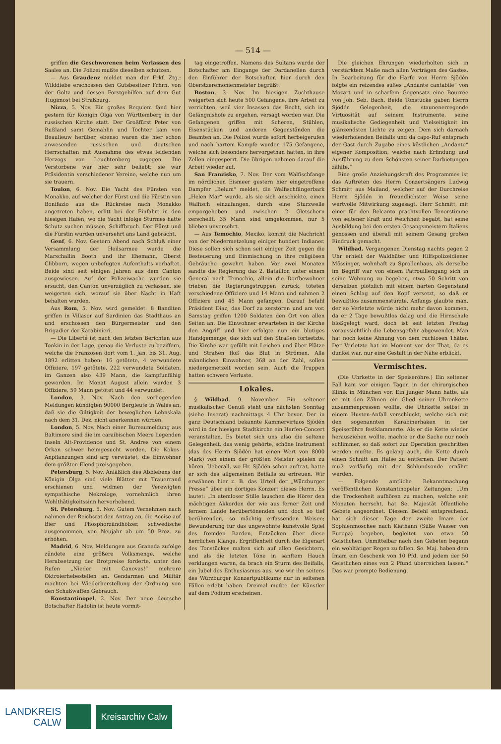— 514 —
griffen die Geschworenen beim Verlassen des Saales an. Die Polizei mußte dieselben schützen.
— Aus Graudenz meldet man der Frkf. Ztg.: Wilddiebe erschossen den Gutsbesitzer Frhrn. von der Goltz und dessen Forstgehilfen auf dem Gut Tlugimost bei Straßburg.
Nizza, 5. Nov. Ein großes Requiem fand hier gestern für Königin Olga von Württemberg in der russischen Kirche statt. Der Großfürst Peter von Rußland samt Gemahlin und Tochter kam von Beaulieuw herüber, ebenso waren die hier schon anwesenden russischen und deutschen Herrschaften mit Ausnahme des etwas leidenden Herzogs von Leuchtenberg zugegen. Die Verstorbene war hier sehr beliebt; sie war Präsidentin verschiedener Vereine, welche nun um sie trauern.
Toulon, 6. Nov. Die Yacht des Fürsten von Monakko, auf welcher der Fürst und die Fürstin von Bonifazio aus die Rückreise nach Monakko angetreten haben, erlitt bei der Einfahrt in den hiesigen Hafen, wo die Yacht infolge Sturmes hatte Schutz suchen müssen, Schiffbruch. Der Fürst und die Fürstin wurden unversehrt ans Land gebracht.
Genf, 6. Nov. Gestern Abend nach Schluß einer Versammlung der Heilsarmee wurde die Marschallin Booth und ihr Ehemann, Oberst Clibborn, wegen unbefugten Aufenthalts verhaftet. Beide sind seit einigen Jahren aus dem Canton ausgewiesen. Auf der Polizeiwache wurden sie ersucht, den Canton unverzüglich zu verlassen, sie weigerten sich, worauf sie über Nacht in Haft behalten wurden.
Aus Rom, 5. Nov. wird gemeldet: 8 Banditen griffen in Villasor auf Sardinien das Stadthaus an und erschossen den Bürgermeister und den Brigadier der Karabinieri.
— Die Liberté ist nach den letzten Berichten aus Tonkin in der Lage, genau die Verluste zu beziffern, welche die Franzosen dort vom 1. Jan. bis 31. Aug. 1892 erlitten haben: 16 getötete, 4 verwundete Offiziere, 197 getötete, 222 verwundete Soldaten, im Ganzen also 439 Mann, die kampfunfähig geworden. Im Monat August allein wurden 3 Offiziere, 59 Mann getötet und 44 verwundet.
London, 3. Nov. Nach den vorliegenden Meldungen kündigten 90000 Bergleute in Wales an, daß sie die Giltigkeit der beweglichen Lohnskala nach dem 31. Dez. nicht anerkennen würden.
London, 5. Nov. Nach einer Bureaumeldung aus Baltimore sind die im caraibischen Meere liegenden Inseln Alt-Providence und St. Andres von einem Orkan schwer heimgesucht worden. Die Kokos-Anpflanzungen sind arg verwüstet, die Einwohner dem größten Elend preisgegeben.
Petersburg, 5. Nov. Anläßlich des Abblebens der Königin Olga sind viele Blätter mit Trauerrand erschienen und widmen der Verewigten sympathische Nekrologe, vornehmlich ihren Wohlthätigkeitssinn hervorhebend.
St. Petersburg, 5. Nov. Gutem Vernehmen nach nahmen der Reichsrat den Antrag an, die Accise auf Bier und Phosphorzündhölzer, schwedische ausgenommen, von Neujahr ab um 50 Proz. zu erhöhen.
Madrid, 6. Nov. Meldungen aus Granada zufolge zündete eine größere Volksmenge, welche Herabsetzung der Brotpreise forderte, unter den Rufen „Nieder mit Canovas!“ mehrere Oktroierhebestellen an. Gendarmen und Militär machten bei Wiederherstellung der Ordnung von den Schußwaffen Gebrauch.
Konstantinopel, 2. Nov. Der neue deutsche Botschafter Radolin ist heute vormit-
tag eingetroffen. Namens des Sultans wurde der Botschafter am Eingange der Dardanellen durch den Einführer der Botschafter, hier durch den Oberstzeremonienmeister begrüßt.
Boston, 3. Nov. Im hiesigen Zuchthause weigerten sich heute 500 Gefangene, ihre Arbeit zu verrichten, weil vier Insassen das Recht, sich im Gefängnishofe zu ergehen, versagt worden war. Die Gefangenen griffen mit Scheren, Stühlen, Eisenstücken und anderen Gegenständen die Beamten an. Die Polizei wurde sofort herbeigerufen und nach hartem Kampfe wurden 175 Gefangene, welche sich besonders hervorgethan hatten, in ihre Zellen eingesperrt. Die übrigen nahmen darauf die Arbeit wieder auf.
San Franzisko, 7. Nov. Der vom Walfischfange im nördlichen Eismeer gestern hier eingetroffene Dampfer „Belum“ meldet, die Walfischfängerbark „Helen Mar“ wurde, als sie sich anschickte, einen Walfisch einzufangen, durch eine Sturzwelle emporgehoben und zwischen 2 Gletschern zerschellt. 35 Mann sind umgekommen, nur 5 blieben unversehrt.
— Aus Temochio, Mexiko, kommt die Nachricht von der Niedermetzelung einiger hundert Indianer. Diese sollen sich schon seit einiger Zeit gegen die Besteuerung und Einmischung in ihre religiösen Gebräuche gewehrt haben. Vor zwei Monaten sandte die Regierung das 2. Bataillon unter einem General nach Temochio, allein die Dorfbewohner trieben die Regierungstruppen zurück, töteten verschiedene Offiziere und 14 Mann und nahmen 2 Offiziere und 45 Mann gefangen. Darauf befahl Präsident Diaz, das Dorf zu zerstören und am vor. Samstag griffen 1200 Soldaten den Ort von allen Seiten an. Die Einwohner erwarteten in der Kirche den Angriff und hier erfolgte nun ein blutiges Handgemenge, das sich auf den Straßen fortsetzte. Die Kirche war gefüllt mit Leichen und über Plätze und Straßen floß das Blut in Strömen. Alle männlichen Einwohner, 368 an der Zahl, sollen niedergemetzelt worden sein. Auch die Truppen hatten schwere Verluste.
Lokales.
§ Wildbad, 9. November. Ein seltener musikalischer Genuß steht uns nächsten Sonntag (siehe Inserat) nachmittags 4 Uhr bevor. Der in ganz Deutschland bekannte Kammervirtuos Sjödén wird in der hiesigen Stadtkirche ein Harfen-Concert veranstalten. Es bietet sich uns also die seltene Gelegenheit, das wenig gehörte, schöne Instrument (das des Herrn Sjödén hat einen Wert von 8000 Mark) von einem der größten Meister spielen zu hören. Ueberall, wo Hr. Sjödén schon auftrat, hatte er sich des allgemeinen Beifalls zu erfreuen. Wir erwähnen hier z. B. das Urteil der „Würzburger Presse“ über ein dortiges Konzert dieses Herrn. Es lautet: „In atemloser Stille lauschen die Hörer den mächtigen Akkorden der wie aus ferner Zeit und fernem Lande herübertönenden und doch so tief berührenden, so mächtig erfassenden Weisen; Bewunderung für das ungewohnte kunstvolle Spiel des fremden Barden, Entzücken über diese herrlichen Klänge, Ergriffenheit durch die Eigenart des Tonstückes malten sich auf allen Gesichtern, und als die letzten Töne in sanftem Hauch verklungen waren, da brach ein Sturm des Beifalls, ein Jubel des Enthusiasmus aus, wie wir ihn seitens des Würzburger Konzertpublikums nur in seltenen Fällen erlebt haben. Dreimal mußte der Künstler auf dem Podium erscheinen.
Die gleichen Ehrungen wiederholten sich in verstärktem Maße nach allen Vorträgen des Gastes. In Bearbeitung für die Harfe von Herrn Sjödén folgte ein reizendes süßes „Andante cantabile“ von Mozart und in scharfem Gegensatz eine Bourrée von Joh. Seb. Bach. Beide Tonstücke gaben Herrn Sjödén Gelegenheit, die staunenerregende Virtuosität auf seinem Instrumente, seine musikalische Gediegenheit und Vielseitigkeit im glänzendsten Lichte zu zeigen. Dem sich darnach wiederholenden Beifalls und da capo-Ruf entsprach der Gast durch Zugabe eines köstlichen „Andante“ eigener Komposition, welche nach Erfindung und Ausführung zu dem Schönsten seiner Darbietungen zählte.“
Eine große Anziehungskraft des Programmes ist das Auftreten des Herrn Conzertsängers Ludwig Schmitt aus Mailand, welcher auf der Durchreise Herrn Sjödén in freundlichster Weise seine wertvolle Mitwirkung zugesagt. Herr Schmitt, mit einer für den Belcanto prachtvollen Tenorstimme von seltener Kraft und Weichheit begabt, hat seine Ausbildung bei den ersten Gesangsmeistern Italiens genossen und überall mit seinem Gesang großen Eindruck gemacht.
Wildbad. Vergangenen Dienstag nachts gegen 2 Uhr erhielt der Waldhüter und Hilfspolizeidiener Mössinger, wohnhaft zu Sprollenhaus, als derselbe im Begriff war von einem Patrouillengang sich in seine Wohnung zu begeben, etwa 50 Schritt von derselben plötzlich mit einem harten Gegenstand einen Schlag auf den Kopf versetzt, so daß er bewußtlos zusammenstürzte. Anfangs glaubte man, der so Verletzte würde nicht mehr davon kommen, da er 2 Tage bewußtlos dalag und die Hirnschale bloßgelegt ward, doch ist seit letzten Freitag voraussichtlich die Lebensgefahr abgewendet. Man hat noch keine Ahnung von dem ruchlosen Thäter. Der Verletzte hat im Moment vor der That, da es dunkel war, nur eine Gestalt in der Nähe erblickt.
Vermischtes.
(Die Uhrkette in der Speiseröhre.) Ein seltener Fall kam vor einigen Tagen in der chirurgischen Klinik in München vor. Ein junger Mann hatte, als er mit den Zähnen ein Glied seiner Uhrenkette zusammenpressen wollte, die Uhrkette selbst in einem Husten-Anfall verschluckt, welche sich mit den sogenannten Karabinerhaken in der Speiseröhre festklammerte. Als er die Kette wieder herausziehen wollte, machte er die Sache nur noch schlimmer, so daß sofort zur Operation geschritten werden mußte. Es gelang auch, die Kette durch einen Schnitt am Halse zu entfernen. Der Patient muß vorläufig mit der Schlundsonde ernährt werden.
— Folgende amtliche Bekanntmachung veröffentlichen Konstantinopeler Zeitungen: „Um die Trockenheit aufhören zu machen, welche seit Monaten herrscht, hat Se. Majestät öffentliche Gebete angeordnet. Diesem Befehl entsprechend, hat sich dieser Tage der zweite Imam der Sophienmoschee nach Kiathann (Süße Wasser von Europa) begeben, begleitet von etwa 50 Geistlichen. Unmittelbar nach den Gebeten begann ein wohltätiger Regen zu fallen. Se. Maj. haben dem Imam ein Geschenk von 10 Pfd. und jedem der 50 Geistlichen eines von 2 Pfund überreichen lassen.“ Das war prompte Bedienung.
LANDKREIS
CALW
Kreisarchiv Calw